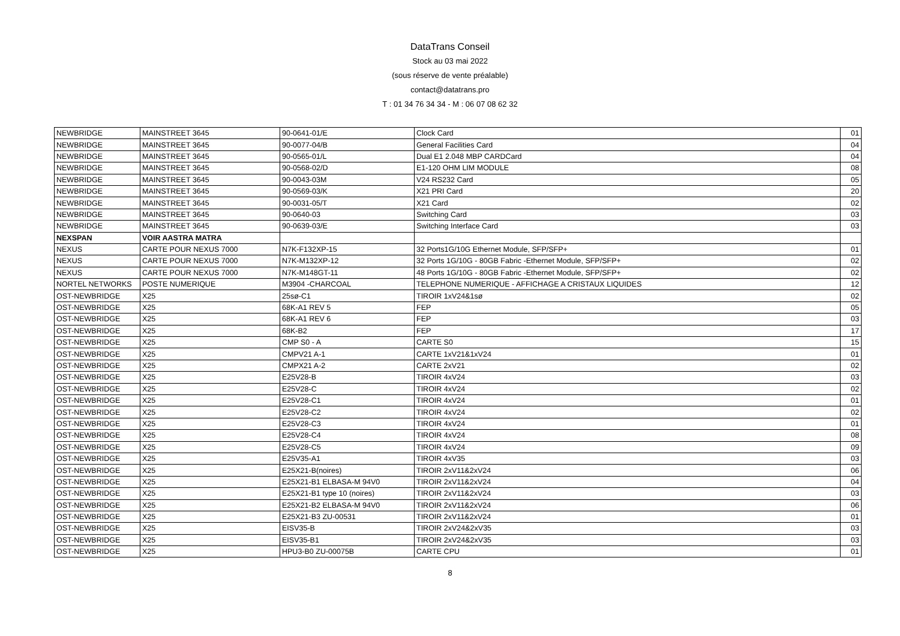DataTrans Conseil
Stock au 03 mai 2022
(sous réserve de vente préalable)
contact@datatrans.pro
T : 01 34 76 34 34 - M : 06 07 08 62 32
| NEWBRIDGE | MAINSTREET 3645 | 90-0641-01/E | Clock Card | 01 |
| NEWBRIDGE | MAINSTREET 3645 | 90-0077-04/B | General Facilities Card | 04 |
| NEWBRIDGE | MAINSTREET 3645 | 90-0565-01/L | Dual E1 2.048 MBP CARDCard | 04 |
| NEWBRIDGE | MAINSTREET 3645 | 90-0568-02/D | E1-120 OHM LIM MODULE | 08 |
| NEWBRIDGE | MAINSTREET 3645 | 90-0043-03M | V24 RS232 Card | 05 |
| NEWBRIDGE | MAINSTREET 3645 | 90-0569-03/K | X21 PRI Card | 20 |
| NEWBRIDGE | MAINSTREET 3645 | 90-0031-05/T | X21 Card | 02 |
| NEWBRIDGE | MAINSTREET 3645 | 90-0640-03 | Switching Card | 03 |
| NEWBRIDGE | MAINSTREET 3645 | 90-0639-03/E | Switching Interface Card | 03 |
| NEXSPAN | VOIR AASTRA MATRA | | | |
| NEXUS | CARTE POUR NEXUS 7000 | N7K-F132XP-15 | 32 Ports1G/10G Ethernet Module, SFP/SFP+ | 01 |
| NEXUS | CARTE POUR NEXUS 7000 | N7K-M132XP-12 | 32 Ports 1G/10G - 80GB Fabric -Ethernet Module, SFP/SFP+ | 02 |
| NEXUS | CARTE POUR NEXUS 7000 | N7K-M148GT-11 | 48 Ports 1G/10G - 80GB Fabric -Ethernet Module, SFP/SFP+ | 02 |
| NORTEL NETWORKS | POSTE NUMERIQUE | M3904 -CHARCOAL | TELEPHONE NUMERIQUE - AFFICHAGE A CRISTAUX LIQUIDES | 12 |
| OST-NEWBRIDGE | X25 | 25sø-C1 | TIROIR 1xV24&1sø | 02 |
| OST-NEWBRIDGE | X25 | 68K-A1 REV 5 | FEP | 05 |
| OST-NEWBRIDGE | X25 | 68K-A1 REV 6 | FEP | 03 |
| OST-NEWBRIDGE | X25 | 68K-B2 | FEP | 17 |
| OST-NEWBRIDGE | X25 | CMP S0 - A | CARTE S0 | 15 |
| OST-NEWBRIDGE | X25 | CMPV21 A-1 | CARTE 1xV21&1xV24 | 01 |
| OST-NEWBRIDGE | X25 | CMPX21 A-2 | CARTE 2xV21 | 02 |
| OST-NEWBRIDGE | X25 | E25V28-B | TIROIR 4xV24 | 03 |
| OST-NEWBRIDGE | X25 | E25V28-C | TIROIR 4xV24 | 02 |
| OST-NEWBRIDGE | X25 | E25V28-C1 | TIROIR 4xV24 | 01 |
| OST-NEWBRIDGE | X25 | E25V28-C2 | TIROIR 4xV24 | 02 |
| OST-NEWBRIDGE | X25 | E25V28-C3 | TIROIR 4xV24 | 01 |
| OST-NEWBRIDGE | X25 | E25V28-C4 | TIROIR 4xV24 | 08 |
| OST-NEWBRIDGE | X25 | E25V28-C5 | TIROIR 4xV24 | 09 |
| OST-NEWBRIDGE | X25 | E25V35-A1 | TIROIR 4xV35 | 03 |
| OST-NEWBRIDGE | X25 | E25X21-B(noires) | TIROIR 2xV11&2xV24 | 06 |
| OST-NEWBRIDGE | X25 | E25X21-B1 ELBASA-M 94V0 | TIROIR 2xV11&2xV24 | 04 |
| OST-NEWBRIDGE | X25 | E25X21-B1 type 10 (noires) | TIROIR 2xV11&2xV24 | 03 |
| OST-NEWBRIDGE | X25 | E25X21-B2 ELBASA-M 94V0 | TIROIR 2xV11&2xV24 | 06 |
| OST-NEWBRIDGE | X25 | E25X21-B3 ZU-00531 | TIROIR 2xV11&2xV24 | 01 |
| OST-NEWBRIDGE | X25 | EISV35-B | TIROIR 2xV24&2xV35 | 03 |
| OST-NEWBRIDGE | X25 | EISV35-B1 | TIROIR 2xV24&2xV35 | 03 |
| OST-NEWBRIDGE | X25 | HPU3-B0 ZU-00075B | CARTE CPU | 01 |
8